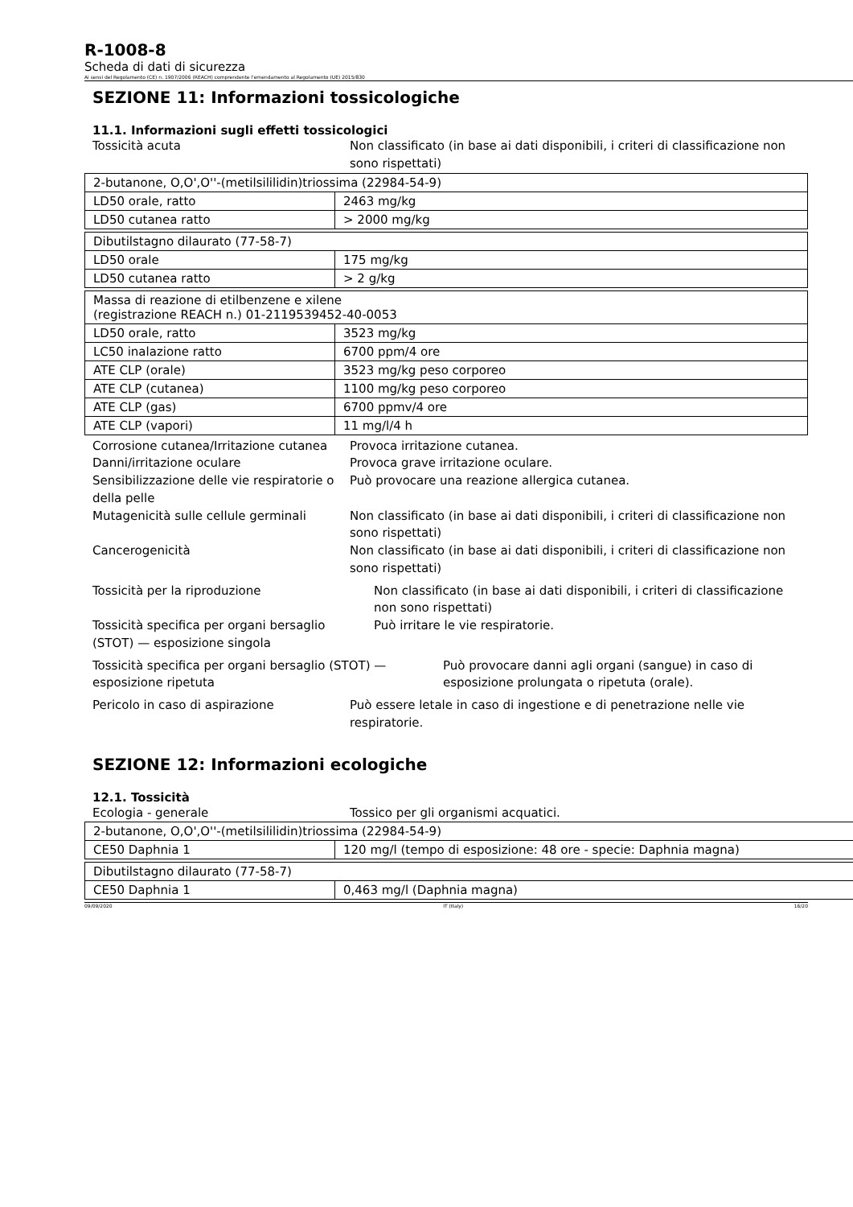R-1008-8
Scheda di dati di sicurezza
Ai sensi del Regolamento (CE) n. 1907/2006 (REACH) comprendente l'emendamento al Regolamento (UE) 2015/830
SEZIONE 11: Informazioni tossicologiche
11.1. Informazioni sugli effetti tossicologici
Tossicità acuta Non classificato (in base ai dati disponibili, i criteri di classificazione non sono rispettati)
| 2-butanone, O,O',O''-(metilsililidin)triossima (22984-54-9) | |
| LD50 orale, ratto | 2463 mg/kg |
| LD50 cutanea ratto | > 2000 mg/kg |
| Dibutilstagno dilaurato (77-58-7) | |
| LD50 orale | 175 mg/kg |
| LD50 cutanea ratto | > 2 g/kg |
| Massa di reazione di etilbenzene e xilene (registrazione REACH n.) 01-2119539452-40-0053 | |
| LD50 orale, ratto | 3523 mg/kg |
| LC50 inalazione ratto | 6700 ppm/4 ore |
| ATE CLP (orale) | 3523 mg/kg peso corporeo |
| ATE CLP (cutanea) | 1100 mg/kg peso corporeo |
| ATE CLP (gas) | 6700 ppmv/4 ore |
| ATE CLP (vapori) | 11 mg/l/4 h |
Corrosione cutanea/Irritazione cutanea
Provoca irritazione cutanea.
Danni/irritazione oculare Provoca grave irritazione oculare.
Sensibilizzazione delle vie respiratorie o della pelle
Può provocare una reazione allergica cutanea.
Mutagenicità sulle cellule germinali
Non classificato (in base ai dati disponibili, i criteri di classificazione non sono rispettati)
Cancerogenicità Non classificato (in base ai dati disponibili, i criteri di classificazione non sono rispettati)
Tossicità per la riproduzione Non classificato (in base ai dati disponibili, i criteri di classificazione non sono rispettati)
Tossicità specifica per organi bersaglio (STOT) — esposizione singola
Può irritare le vie respiratorie.
Tossicità specifica per organi bersaglio (STOT) — esposizione ripetuta
Può provocare danni agli organi (sangue) in caso di esposizione prolungata o ripetuta (orale).
Pericolo in caso di aspirazione Può essere letale in caso di ingestione e di penetrazione nelle vie respiratorie.
SEZIONE 12: Informazioni ecologiche
12.1. Tossicità
Ecologia - generale Tossico per gli organismi acquatici.
| 2-butanone, O,O',O''-(metilsililidin)triossima (22984-54-9) | |
| CE50 Daphnia 1 | 120 mg/l (tempo di esposizione: 48 ore - specie: Daphnia magna) |
| Dibutilstagno dilaurato (77-58-7) | |
| CE50 Daphnia 1 | 0,463 mg/l (Daphnia magna) |
09/09/2020 IT (Italy) 16/20